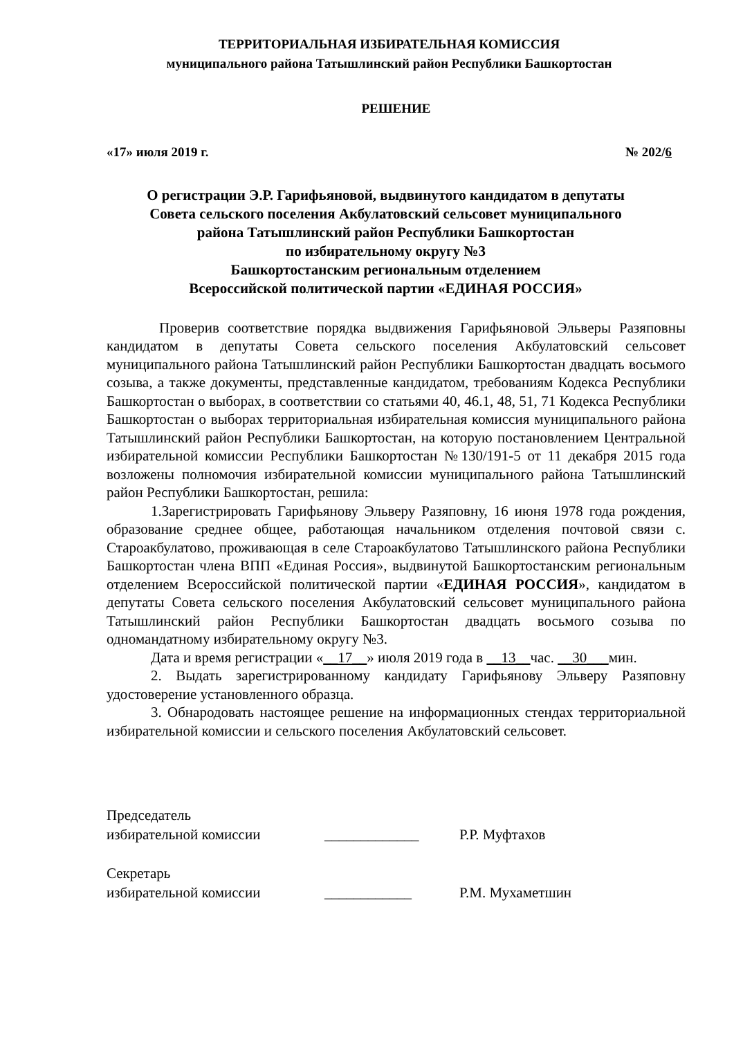ТЕРРИТОРИАЛЬНАЯ ИЗБИРАТЕЛЬНАЯ КОМИССИЯ
муниципального района Татышлинский район Республики Башкортостан
РЕШЕНИЕ
«17» июля 2019 г. № 202/6
О регистрации Э.Р. Гарифьяновой, выдвинутого кандидатом в депутаты
Совета сельского поселения Акбулатовский сельсовет муниципального
района Татышлинский район Республики Башкортостан
по избирательному округу №3
Башкортостанским региональным отделением
Всероссийской политической партии «ЕДИНАЯ РОССИЯ»
Проверив соответствие порядка выдвижения Гарифьяновой Эльверы Разяповны кандидатом в депутаты Совета сельского поселения Акбулатовский сельсовет муниципального района Татышлинский район Республики Башкортостан двадцать восьмого созыва, а также документы, представленные кандидатом, требованиям Кодекса Республики Башкортостан о выборах, в соответствии со статьями 40, 46.1, 48, 51, 71 Кодекса Республики Башкортостан о выборах территориальная избирательная комиссия муниципального района Татышлинский район Республики Башкортостан, на которую постановлением Центральной избирательной комиссии Республики Башкортостан №130/191-5 от 11 декабря 2015 года возложены полномочия избирательной комиссии муниципального района Татышлинский район Республики Башкортостан, решила:
1.Зарегистрировать Гарифьянову Эльверу Разяповну, 16 июня 1978 года рождения, образование среднее общее, работающая начальником отделения почтовой связи с. Староакбулатово, проживающая в селе Староакбулатово Татышлинского района Республики Башкортостан члена ВПП «Единая Россия», выдвинутой Башкортостанским региональным отделением Всероссийской политической партии «ЕДИНАЯ РОССИЯ», кандидатом в депутаты Совета сельского поселения Акбулатовский сельсовет муниципального района Татышлинский район Республики Башкортостан двадцать восьмого созыва по одномандатному избирательному округу №3.
Дата и время регистрации «__17__» июля 2019 года в __13__час. __30___мин.
2. Выдать зарегистрированному кандидату Гарифьянову Эльверу Разяповну удостоверение установленного образца.
3. Обнародовать настоящее решение на информационных стендах территориальной избирательной комиссии и сельского поселения Акбулатовский сельсовет.
Председатель
избирательной комиссии
_____________ Р.Р. Муфтахов
Секретарь
избирательной комиссии
____________ Р.М. Мухаметшин